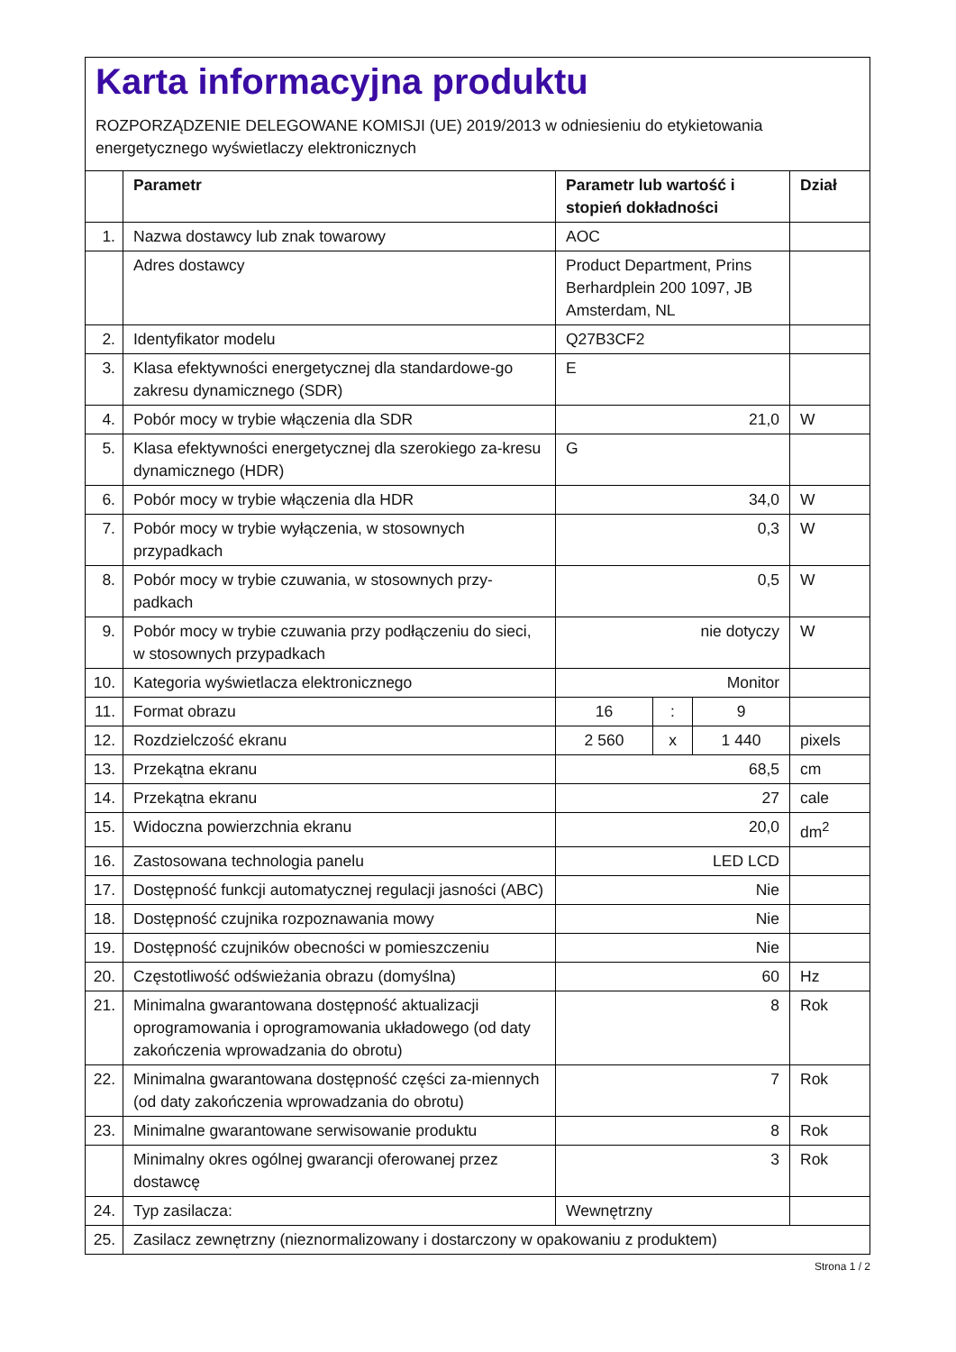Karta informacyjna produktu
ROZPORZĄDZENIE DELEGOWANE KOMISJI (UE) 2019/2013 w odniesieniu do etykietowania energetycznego wyświetlaczy elektronicznych
| | Parametr | Parametr lub wartość i stopień dokładności | | | Dział |
| --- | --- | --- | --- | --- | --- |
| 1. | Nazwa dostawcy lub znak towarowy | AOC | | | |
| | Adres dostawcy | Product Department, Prins Berhardplein 200 1097, JB Amsterdam, NL | | | |
| 2. | Identyfikator modelu | Q27B3CF2 | | | |
| 3. | Klasa efektywności energetycznej dla standardowe-go zakresu dynamicznego (SDR) | E | | | |
| 4. | Pobór mocy w trybie włączenia dla SDR | 21,0 | | | W |
| 5. | Klasa efektywności energetycznej dla szerokiego za-kresu dynamicznego (HDR) | G | | | |
| 6. | Pobór mocy w trybie włączenia dla HDR | 34,0 | | | W |
| 7. | Pobór mocy w trybie wyłączenia, w stosownych przypadkach | 0,3 | | | W |
| 8. | Pobór mocy w trybie czuwania, w stosownych przy-padkach | 0,5 | | | W |
| 9. | Pobór mocy w trybie czuwania przy podłączeniu do sieci, w stosownych przypadkach | nie dotyczy | | | W |
| 10. | Kategoria wyświetlacza elektronicznego | Monitor | | | |
| 11. | Format obrazu | 16 | : | 9 | |
| 12. | Rozdzielczość ekranu | 2 560 | x | 1 440 | pixels |
| 13. | Przekątna ekranu | 68,5 | | | cm |
| 14. | Przekątna ekranu | 27 | | | cale |
| 15. | Widoczna powierzchnia ekranu | 20,0 | | | dm<sup>2</sup> |
| 16. | Zastosowana technologia panelu | LED LCD | | | |
| 17. | Dostępność funkcji automatycznej regulacji jasności (ABC) | Nie | | | |
| 18. | Dostępność czujnika rozpoznawania mowy | Nie | | | |
| 19. | Dostępność czujników obecności w pomieszczeniu | Nie | | | |
| 20. | Częstotliwość odświeżania obrazu (domyślna) | 60 | | | Hz |
| 21. | Minimalna gwarantowana dostępność aktualizacji oprogramowania i oprogramowania układowego (od daty zakończenia wprowadzania do obrotu) | 8 | | | Rok |
| 22. | Minimalna gwarantowana dostępność części za-miennych (od daty zakończenia wprowadzania do obrotu) | 7 | | | Rok |
| 23. | Minimalne gwarantowane serwisowanie produktu | 8 | | | Rok |
| | Minimalny okres ogólnej gwarancji oferowanej przez dostawcę | 3 | | | Rok |
| 24. | Typ zasilacza: | Wewnętrzny | | | |
| 25. | Zasilacz zewnętrzny (nieznormalizowany i dostarczony w opakowaniu z produktem) | | | | |
Strona 1 / 2